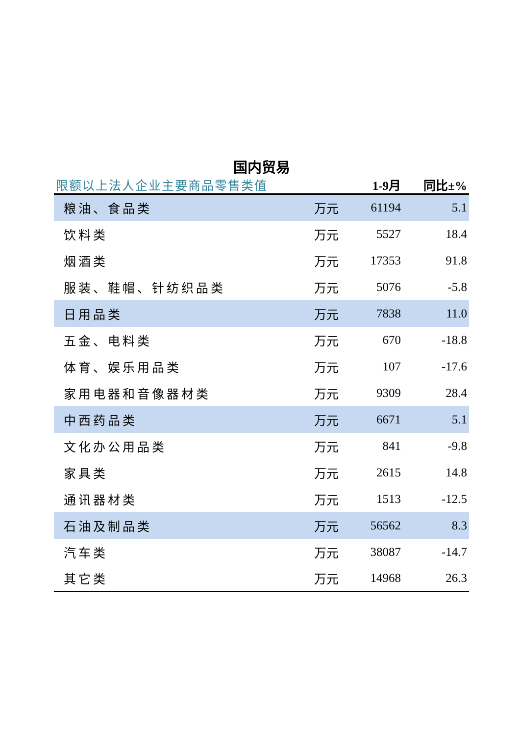国内贸易
| 限额以上法人企业主要商品零售类值 | | 1-9月 | 同比±% |
| --- | --- | --- | --- |
| 粮油、食品类 | 万元 | 61194 | 5.1 |
| 饮料类 | 万元 | 5527 | 18.4 |
| 烟酒类 | 万元 | 17353 | 91.8 |
| 服装、鞋帽、针纺织品类 | 万元 | 5076 | -5.8 |
| 日用品类 | 万元 | 7838 | 11.0 |
| 五金、电料类 | 万元 | 670 | -18.8 |
| 体育、娱乐用品类 | 万元 | 107 | -17.6 |
| 家用电器和音像器材类 | 万元 | 9309 | 28.4 |
| 中西药品类 | 万元 | 6671 | 5.1 |
| 文化办公用品类 | 万元 | 841 | -9.8 |
| 家具类 | 万元 | 2615 | 14.8 |
| 通讯器材类 | 万元 | 1513 | -12.5 |
| 石油及制品类 | 万元 | 56562 | 8.3 |
| 汽车类 | 万元 | 38087 | -14.7 |
| 其它类 | 万元 | 14968 | 26.3 |